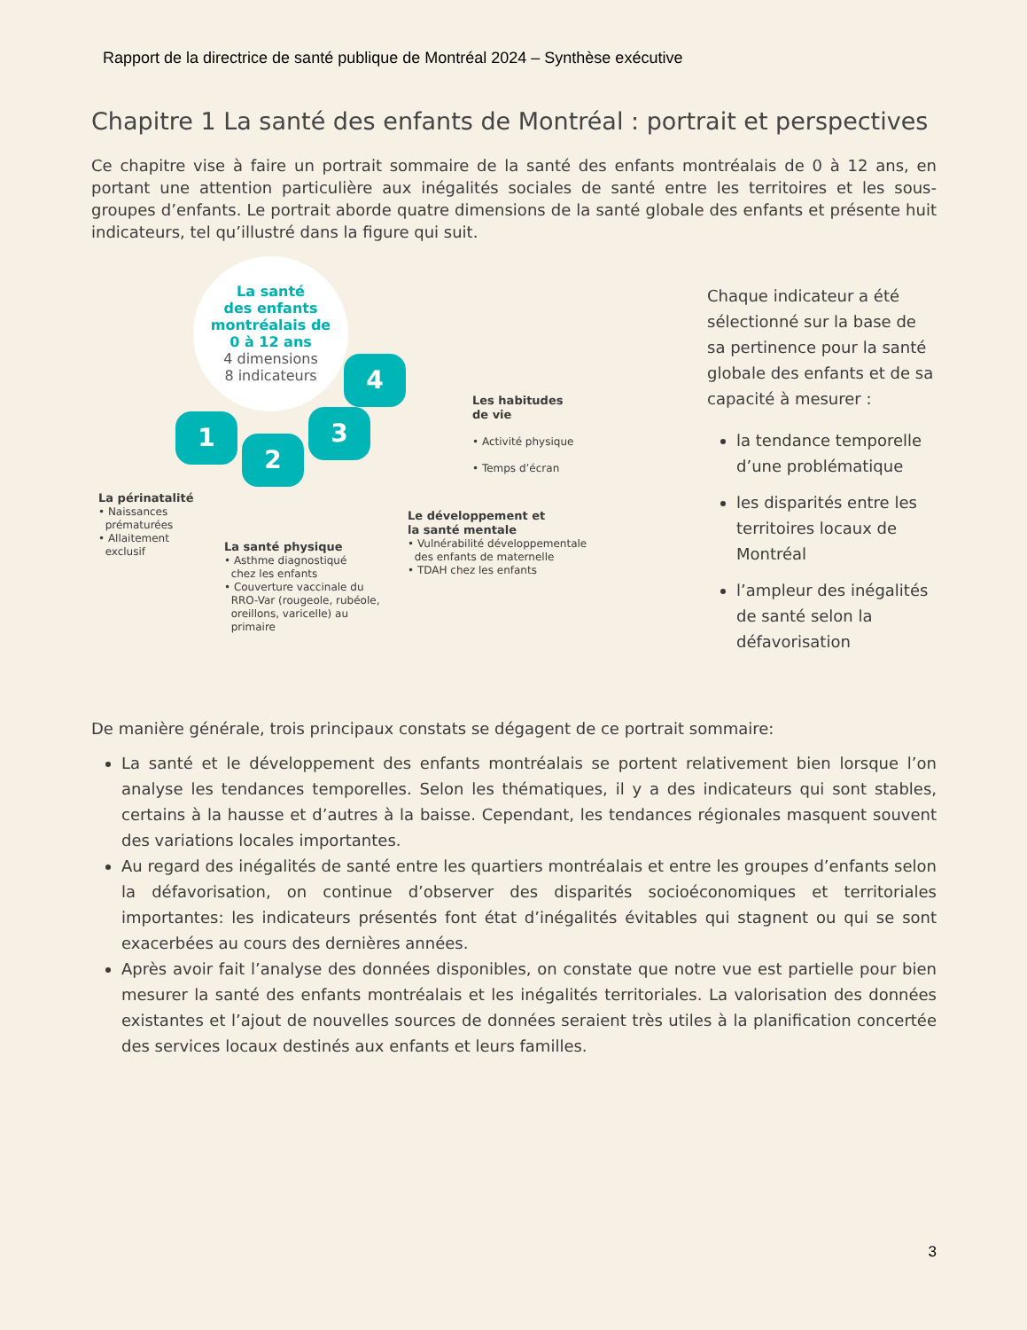Rapport de la directrice de santé publique de Montréal 2024 – Synthèse exécutive
Chapitre 1 La santé des enfants de Montréal : portrait et perspectives
Ce chapitre vise à faire un portrait sommaire de la santé des enfants montréalais de 0 à 12 ans, en portant une attention particulière aux inégalités sociales de santé entre les territoires et les sous-groupes d’enfants. Le portrait aborde quatre dimensions de la santé globale des enfants et présente huit indicateurs, tel qu’illustré dans la figure qui suit.
La santé
des enfants
montréalais de
0 à 12 ans
4 dimensions
8 indicateurs
1
2
3
4
Les habitudes
de vie
• Activité physique
• Temps d’écran
La périnatalité
• Naissances
prématurées
• Allaitement
exclusif
La santé physique
• Asthme diagnostiqué
chez les enfants
• Couverture vaccinale du
RRO-Var (rougeole, rubéole,
oreillons, varicelle) au
primaire
Le développement et
la santé mentale
• Vulnérabilité développementale
des enfants de maternelle
• TDAH chez les enfants
Chaque indicateur a été sélectionné sur la base de sa pertinence pour la santé globale des enfants et de sa capacité à mesurer :
la tendance temporelle d’une problématique
les disparités entre les territoires locaux de Montréal
l’ampleur des inégalités de santé selon la défavorisation
De manière générale, trois principaux constats se dégagent de ce portrait sommaire:
La santé et le développement des enfants montréalais se portent relativement bien lorsque l’on analyse les tendances temporelles. Selon les thématiques, il y a des indicateurs qui sont stables, certains à la hausse et d’autres à la baisse. Cependant, les tendances régionales masquent souvent des variations locales importantes.
Au regard des inégalités de santé entre les quartiers montréalais et entre les groupes d’enfants selon la défavorisation, on continue d’observer des disparités socioéconomiques et territoriales importantes: les indicateurs présentés font état d’inégalités évitables qui stagnent ou qui se sont exacerbées au cours des dernières années.
Après avoir fait l’analyse des données disponibles, on constate que notre vue est partielle pour bien mesurer la santé des enfants montréalais et les inégalités territoriales. La valorisation des données existantes et l’ajout de nouvelles sources de données seraient très utiles à la planification concertée des services locaux destinés aux enfants et leurs familles.
3